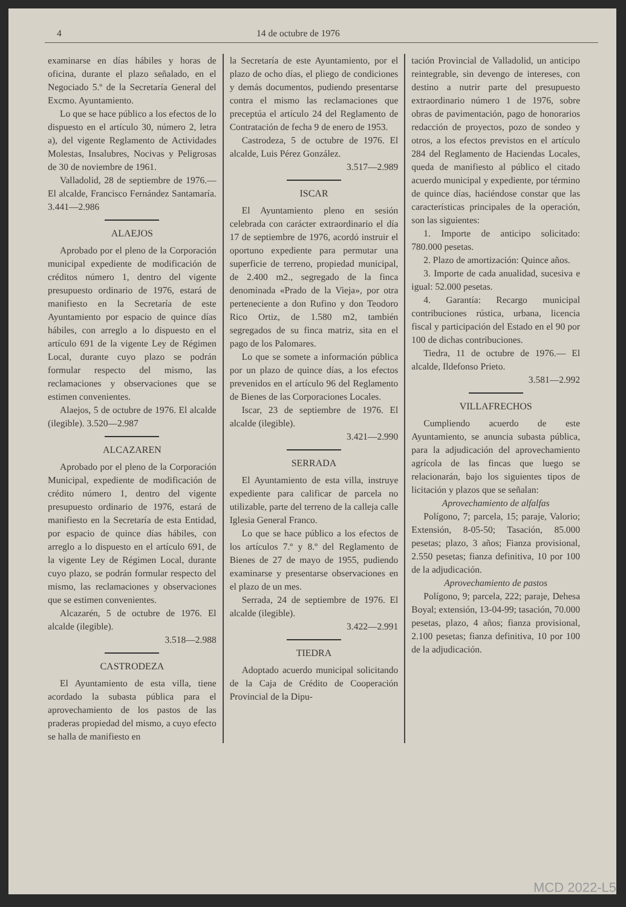4 14 de octubre de 1976
examinarse en días hábiles y horas de oficina, durante el plazo señalado, en el Negociado 5.º de la Secretaría General del Excmo. Ayuntamiento.
Lo que se hace público a los efectos de lo dispuesto en el artículo 30, número 2, letra a), del vigente Reglamento de Actividades Molestas, Insalubres, Nocivas y Peligrosas de 30 de noviembre de 1961.
Valladolid, 28 de septiembre de 1976.—El alcalde, Francisco Fernández Santamaría. 3.441—2.986
ALAEJOS
Aprobado por el pleno de la Corporación municipal expediente de modificación de créditos número 1, dentro del vigente presupuesto ordinario de 1976, estará de manifiesto en la Secretaría de este Ayuntamiento por espacio de quince días hábiles, con arreglo a lo dispuesto en el artículo 691 de la vigente Ley de Régimen Local, durante cuyo plazo se podrán formular respecto del mismo, las reclamaciones y observaciones que se estimen convenientes.
Alaejos, 5 de octubre de 1976. El alcalde (ilegible). 3.520—2.987
ALCAZAREN
Aprobado por el pleno de la Corporación Municipal, expediente de modificación de crédito número 1, dentro del vigente presupuesto ordinario de 1976, estará de manifiesto en la Secretaría de esta Entidad, por espacio de quince días hábiles, con arreglo a lo dispuesto en el artículo 691, de la vigente Ley de Régimen Local, durante cuyo plazo, se podrán formular respecto del mismo, las reclamaciones y observaciones que se estimen convenientes.
Alcazarén, 5 de octubre de 1976. El alcalde (ilegible).
3.518—2.988
CASTRODEZA
El Ayuntamiento de esta villa, tiene acordado la subasta pública para el aprovechamiento de los pastos de las praderas propiedad del mismo, a cuyo efecto se halla de manifiesto en
la Secretaría de este Ayuntamiento, por el plazo de ocho días, el pliego de condiciones y demás documentos, pudiendo presentarse contra el mismo las reclamaciones que preceptúa el artículo 24 del Reglamento de Contratación de fecha 9 de enero de 1953.
Castrodeza, 5 de octubre de 1976. El alcalde, Luis Pérez González.
3.517—2.989
ISCAR
El Ayuntamiento pleno en sesión celebrada con carácter extraordinario el día 17 de septiembre de 1976, acordó instruir el oportuno expediente para permutar una superficie de terreno, propiedad municipal, de 2.400 m2., segregado de la finca denominada «Prado de la Vieja», por otra perteneciente a don Rufino y don Teodoro Rico Ortiz, de 1.580 m2, también segregados de su finca matriz, sita en el pago de los Palomares.
Lo que se somete a información pública por un plazo de quince días, a los efectos prevenidos en el artículo 96 del Reglamento de Bienes de las Corporaciones Locales.
Iscar, 23 de septiembre de 1976. El alcalde (ilegible).
3.421—2.990
SERRADA
El Ayuntamiento de esta villa, instruye expediente para calificar de parcela no utilizable, parte del terreno de la calleja calle Iglesia General Franco.
Lo que se hace público a los efectos de los artículos 7.º y 8.º del Reglamento de Bienes de 27 de mayo de 1955, pudiendo examinarse y presentarse observaciones en el plazo de un mes.
Serrada, 24 de septiembre de 1976. El alcalde (ilegible).
3.422—2.991
TIEDRA
Adoptado acuerdo municipal solicitando de la Caja de Crédito de Cooperación Provincial de la Dipu-
tación Provincial de Valladolid, un anticipo reintegrable, sin devengo de intereses, con destino a nutrir parte del presupuesto extraordinario número 1 de 1976, sobre obras de pavimentación, pago de honorarios redacción de proyectos, pozo de sondeo y otros, a los efectos previstos en el artículo 284 del Reglamento de Haciendas Locales, queda de manifiesto al público el citado acuerdo municipal y expediente, por término de quince días, haciéndose constar que las características principales de la operación, son las siguientes:
1. Importe de anticipo solicitado: 780.000 pesetas.
2. Plazo de amortización: Quince años.
3. Importe de cada anualidad, sucesiva e igual: 52.000 pesetas.
4. Garantía: Recargo municipal contribuciones rústica, urbana, licencia fiscal y participación del Estado en el 90 por 100 de dichas contribuciones.
Tiedra, 11 de octubre de 1976.— El alcalde, Ildefonso Prieto.
3.581—2.992
VILLAFRECHOS
Cumpliendo acuerdo de este Ayuntamiento, se anuncia subasta pública, para la adjudicación del aprovechamiento agrícola de las fincas que luego se relacionarán, bajo los siguientes tipos de licitación y plazos que se señalan:
Aprovechamiento de alfalfas
Polígono, 7; parcela, 15; paraje, Valorio; Extensión, 8-05-50; Tasación, 85.000 pesetas; plazo, 3 años; Fianza provisional, 2.550 pesetas; fianza definitiva, 10 por 100 de la adjudicación.
Aprovechamiento de pastos
Polígono, 9; parcela, 222; paraje, Dehesa Boyal; extensión, 13-04-99; tasación, 70.000 pesetas, plazo, 4 años; fianza provisional, 2.100 pesetas; fianza definitiva, 10 por 100 de la adjudicación.
MCD 2022-L5